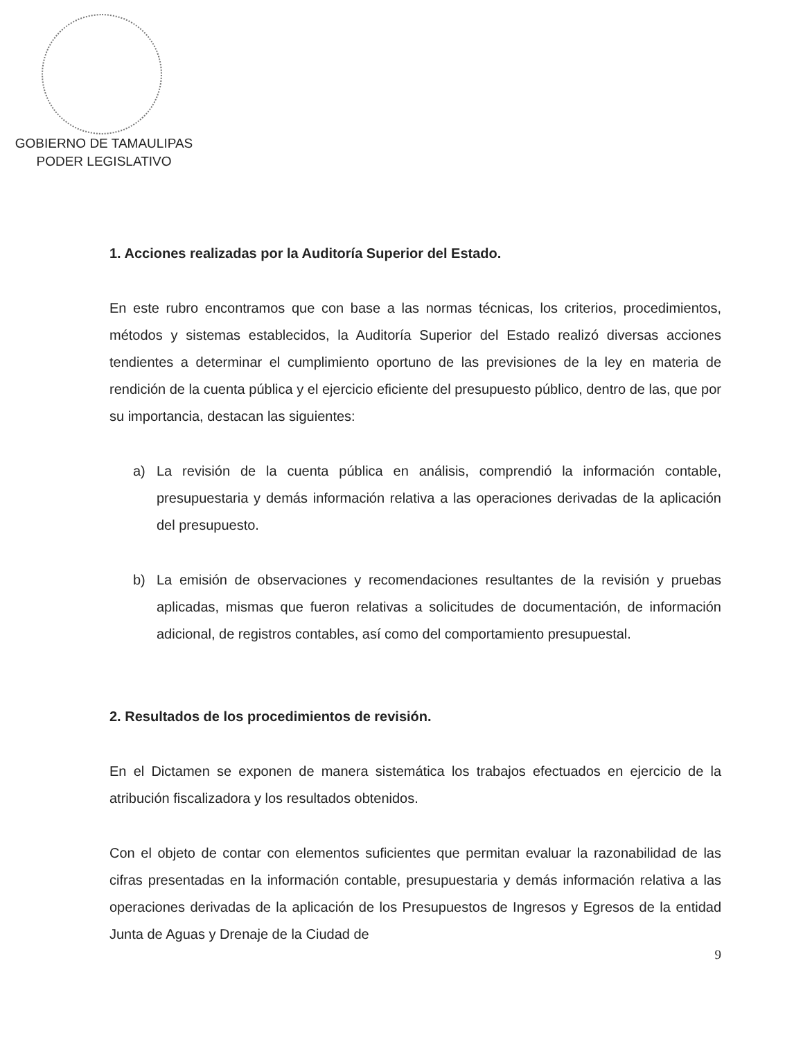GOBIERNO DE TAMAULIPAS
PODER LEGISLATIVO
1. Acciones realizadas por la Auditoría Superior del Estado.
En este rubro encontramos que con base a las normas técnicas, los criterios, procedimientos, métodos y sistemas establecidos, la Auditoría Superior del Estado realizó diversas acciones tendientes a determinar el cumplimiento oportuno de las previsiones de la ley en materia de rendición de la cuenta pública y el ejercicio eficiente del presupuesto público, dentro de las, que por su importancia, destacan las siguientes:
a) La revisión de la cuenta pública en análisis, comprendió la información contable, presupuestaria y demás información relativa a las operaciones derivadas de la aplicación del presupuesto.
b) La emisión de observaciones y recomendaciones resultantes de la revisión y pruebas aplicadas, mismas que fueron relativas a solicitudes de documentación, de información adicional, de registros contables, así como del comportamiento presupuestal.
2. Resultados de los procedimientos de revisión.
En el Dictamen se exponen de manera sistemática los trabajos efectuados en ejercicio de la atribución fiscalizadora y los resultados obtenidos.
Con el objeto de contar con elementos suficientes que permitan evaluar la razonabilidad de las cifras presentadas en la información contable, presupuestaria y demás información relativa a las operaciones derivadas de la aplicación de los Presupuestos de Ingresos y Egresos de la entidad Junta de Aguas y Drenaje de la Ciudad de
9